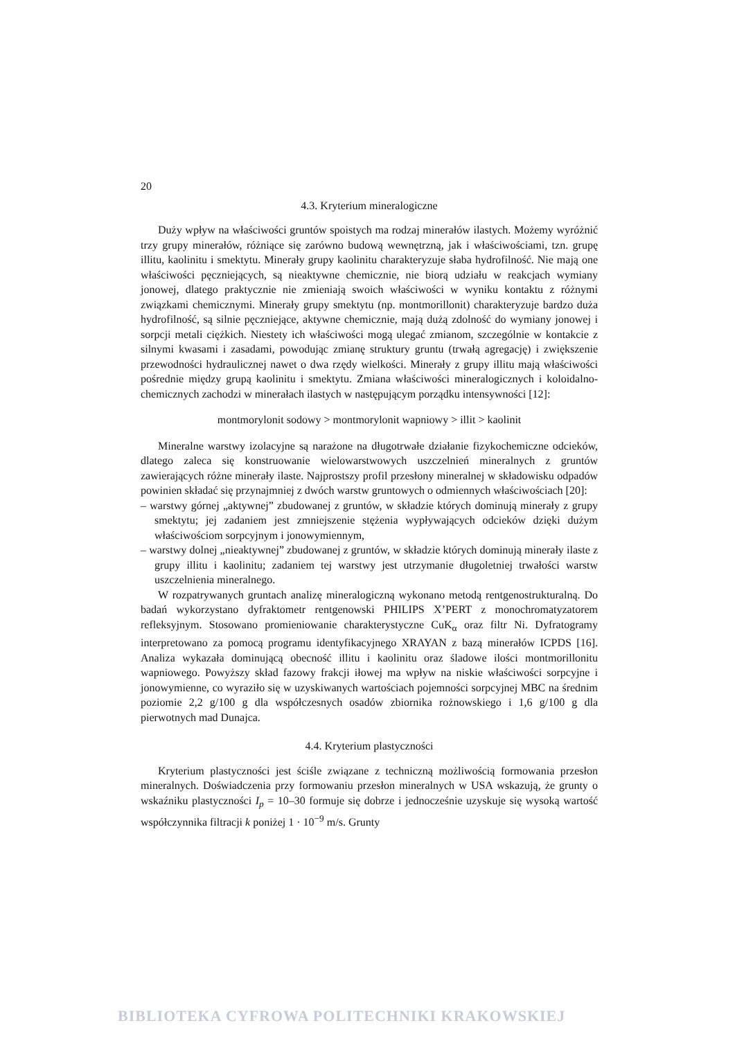20
4.3. Kryterium mineralogiczne
Duży wpływ na właściwości gruntów spoistych ma rodzaj minerałów ilastych. Możemy wyróżnić trzy grupy minerałów, różniące się zarówno budową wewnętrzną, jak i właściwościami, tzn. grupę illitu, kaolinitu i smektytu. Minerały grupy kaolinitu charakteryzuje słaba hydrofilność. Nie mają one właściwości pęczniejących, są nieaktywne chemicznie, nie biorą udziału w reakcjach wymiany jonowej, dlatego praktycznie nie zmieniają swoich właściwości w wyniku kontaktu z różnymi związkami chemicznymi. Minerały grupy smektytu (np. montmorillonit) charakteryzuje bardzo duża hydrofilność, są silnie pęczniejące, aktywne chemicznie, mają dużą zdolność do wymiany jonowej i sorpcji metali ciężkich. Niestety ich właściwości mogą ulegać zmianom, szczególnie w kontakcie z silnymi kwasami i zasadami, powodując zmianę struktury gruntu (trwałą agregację) i zwiększenie przewodności hydraulicznej nawet o dwa rzędy wielkości. Minerały z grupy illitu mają właściwości pośrednie między grupą kaolinitu i smektytu. Zmiana właściwości mineralogicznych i koloidalno-chemicznych zachodzi w minerałach ilastych w następującym porządku intensywności [12]:
montmorylonit sodowy > montmorylonit wapniowy > illit > kaolinit
Mineralne warstwy izolacyjne są narażone na długotrwałe działanie fizykochemiczne odcieków, dlatego zaleca się konstruowanie wielowarstwowych uszczelnień mineralnych z gruntów zawierających różne minerały ilaste. Najprostszy profil przesłony mineralnej w składowisku odpadów powinien składać się przynajmniej z dwóch warstw gruntowych o odmiennych właściwościach [20]:
– warstwy górnej „aktywnej” zbudowanej z gruntów, w składzie których dominują minerały z grupy smektytu; jej zadaniem jest zmniejszenie stężenia wypływających odcieków dzięki dużym właściwościom sorpcyjnym i jonowymiennym,
– warstwy dolnej „nieaktywnej” zbudowanej z gruntów, w składzie których dominują minerały ilaste z grupy illitu i kaolinitu; zadaniem tej warstwy jest utrzymanie długoletniej trwałości warstw uszczelnienia mineralnego.
W rozpatrywanych gruntach analizę mineralogiczną wykonano metodą rentgenostrukturalną. Do badań wykorzystano dyfraktometr rentgenowski PHILIPS X’PERT z monochromatyzatorem refleksyjnym. Stosowano promieniowanie charakterystyczne CuK<sub>α</sub> oraz filtr Ni. Dyfratogramy interpretowano za pomocą programu identyfikacyjnego XRAYAN z bazą minerałów ICPDS [16]. Analiza wykazała dominującą obecność illitu i kaolinitu oraz śladowe ilości montmorillonitu wapniowego. Powyższy skład fazowy frakcji iłowej ma wpływ na niskie właściwości sorpcyjne i jonowymienne, co wyraziło się w uzyskiwanych wartościach pojemności sorpcyjnej MBC na średnim poziomie 2,2 g/100 g dla współczesnych osadów zbiornika rożnowskiego i 1,6 g/100 g dla pierwotnych mad Dunajca.
4.4. Kryterium plastyczności
Kryterium plastyczności jest ściśle związane z techniczną możliwością formowania przesłon mineralnych. Doświadczenia przy formowaniu przesłon mineralnych w USA wskazują, że grunty o wskaźniku plastyczności I<sub>p</sub> = 10–30 formuje się dobrze i jednocześnie uzyskuje się wysoką wartość współczynnika filtracji k poniżej 1 · 10<sup>−9</sup> m/s. Grunty
BIBLIOTEKA CYFROWA POLITECHNIKI KRAKOWSKIEJ